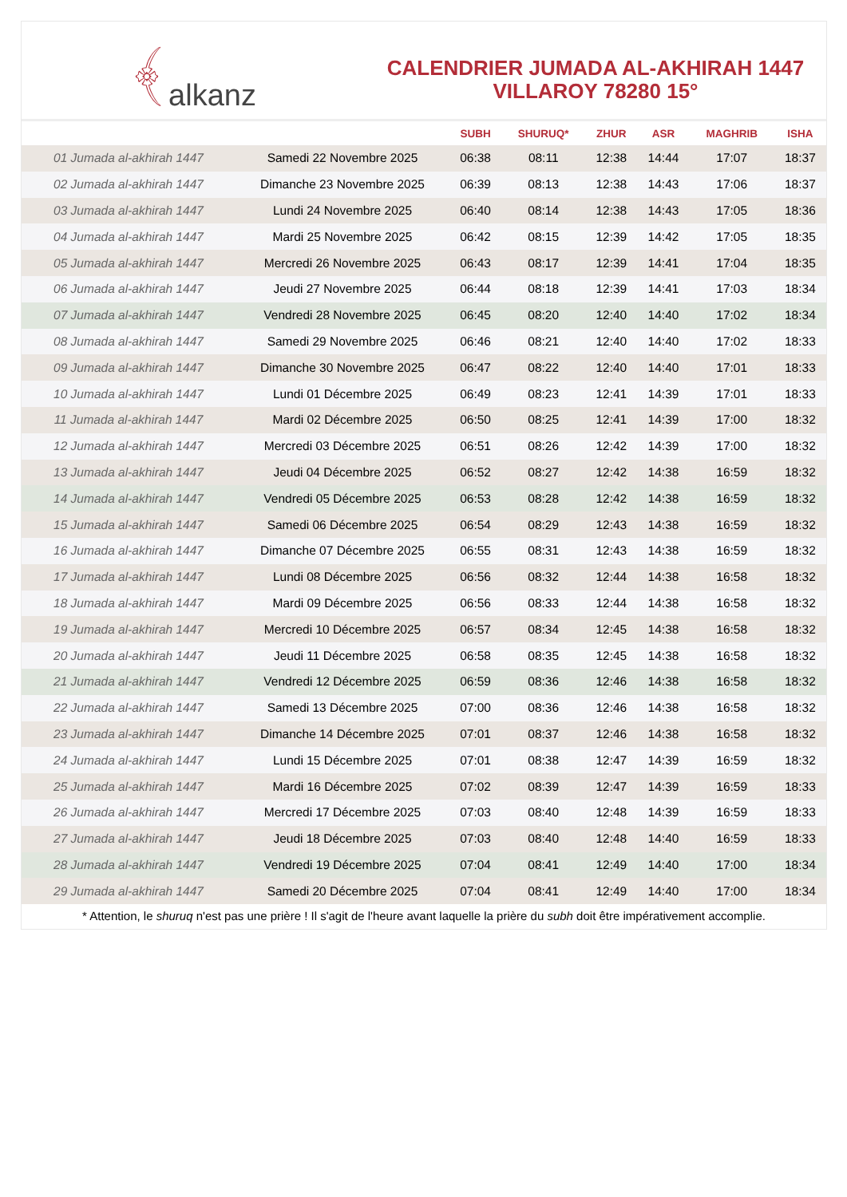﴾ alkanz
CALENDRIER JUMADA AL-AKHIRAH 1447
VILLAROY 78280 15°
| | | SUBH | SHURUQ* | ZHUR | ASR | MAGHRIB | ISHA |
| --- | --- | --- | --- | --- | --- | --- | --- |
| 01 Jumada al-akhirah 1447 | Samedi 22 Novembre 2025 | 06:38 | 08:11 | 12:38 | 14:44 | 17:07 | 18:37 |
| 02 Jumada al-akhirah 1447 | Dimanche 23 Novembre 2025 | 06:39 | 08:13 | 12:38 | 14:43 | 17:06 | 18:37 |
| 03 Jumada al-akhirah 1447 | Lundi 24 Novembre 2025 | 06:40 | 08:14 | 12:38 | 14:43 | 17:05 | 18:36 |
| 04 Jumada al-akhirah 1447 | Mardi 25 Novembre 2025 | 06:42 | 08:15 | 12:39 | 14:42 | 17:05 | 18:35 |
| 05 Jumada al-akhirah 1447 | Mercredi 26 Novembre 2025 | 06:43 | 08:17 | 12:39 | 14:41 | 17:04 | 18:35 |
| 06 Jumada al-akhirah 1447 | Jeudi 27 Novembre 2025 | 06:44 | 08:18 | 12:39 | 14:41 | 17:03 | 18:34 |
| 07 Jumada al-akhirah 1447 | Vendredi 28 Novembre 2025 | 06:45 | 08:20 | 12:40 | 14:40 | 17:02 | 18:34 |
| 08 Jumada al-akhirah 1447 | Samedi 29 Novembre 2025 | 06:46 | 08:21 | 12:40 | 14:40 | 17:02 | 18:33 |
| 09 Jumada al-akhirah 1447 | Dimanche 30 Novembre 2025 | 06:47 | 08:22 | 12:40 | 14:40 | 17:01 | 18:33 |
| 10 Jumada al-akhirah 1447 | Lundi 01 Décembre 2025 | 06:49 | 08:23 | 12:41 | 14:39 | 17:01 | 18:33 |
| 11 Jumada al-akhirah 1447 | Mardi 02 Décembre 2025 | 06:50 | 08:25 | 12:41 | 14:39 | 17:00 | 18:32 |
| 12 Jumada al-akhirah 1447 | Mercredi 03 Décembre 2025 | 06:51 | 08:26 | 12:42 | 14:39 | 17:00 | 18:32 |
| 13 Jumada al-akhirah 1447 | Jeudi 04 Décembre 2025 | 06:52 | 08:27 | 12:42 | 14:38 | 16:59 | 18:32 |
| 14 Jumada al-akhirah 1447 | Vendredi 05 Décembre 2025 | 06:53 | 08:28 | 12:42 | 14:38 | 16:59 | 18:32 |
| 15 Jumada al-akhirah 1447 | Samedi 06 Décembre 2025 | 06:54 | 08:29 | 12:43 | 14:38 | 16:59 | 18:32 |
| 16 Jumada al-akhirah 1447 | Dimanche 07 Décembre 2025 | 06:55 | 08:31 | 12:43 | 14:38 | 16:59 | 18:32 |
| 17 Jumada al-akhirah 1447 | Lundi 08 Décembre 2025 | 06:56 | 08:32 | 12:44 | 14:38 | 16:58 | 18:32 |
| 18 Jumada al-akhirah 1447 | Mardi 09 Décembre 2025 | 06:56 | 08:33 | 12:44 | 14:38 | 16:58 | 18:32 |
| 19 Jumada al-akhirah 1447 | Mercredi 10 Décembre 2025 | 06:57 | 08:34 | 12:45 | 14:38 | 16:58 | 18:32 |
| 20 Jumada al-akhirah 1447 | Jeudi 11 Décembre 2025 | 06:58 | 08:35 | 12:45 | 14:38 | 16:58 | 18:32 |
| 21 Jumada al-akhirah 1447 | Vendredi 12 Décembre 2025 | 06:59 | 08:36 | 12:46 | 14:38 | 16:58 | 18:32 |
| 22 Jumada al-akhirah 1447 | Samedi 13 Décembre 2025 | 07:00 | 08:36 | 12:46 | 14:38 | 16:58 | 18:32 |
| 23 Jumada al-akhirah 1447 | Dimanche 14 Décembre 2025 | 07:01 | 08:37 | 12:46 | 14:38 | 16:58 | 18:32 |
| 24 Jumada al-akhirah 1447 | Lundi 15 Décembre 2025 | 07:01 | 08:38 | 12:47 | 14:39 | 16:59 | 18:32 |
| 25 Jumada al-akhirah 1447 | Mardi 16 Décembre 2025 | 07:02 | 08:39 | 12:47 | 14:39 | 16:59 | 18:33 |
| 26 Jumada al-akhirah 1447 | Mercredi 17 Décembre 2025 | 07:03 | 08:40 | 12:48 | 14:39 | 16:59 | 18:33 |
| 27 Jumada al-akhirah 1447 | Jeudi 18 Décembre 2025 | 07:03 | 08:40 | 12:48 | 14:40 | 16:59 | 18:33 |
| 28 Jumada al-akhirah 1447 | Vendredi 19 Décembre 2025 | 07:04 | 08:41 | 12:49 | 14:40 | 17:00 | 18:34 |
| 29 Jumada al-akhirah 1447 | Samedi 20 Décembre 2025 | 07:04 | 08:41 | 12:49 | 14:40 | 17:00 | 18:34 |
* Attention, le shuruq n'est pas une prière ! Il s'agit de l'heure avant laquelle la prière du subh doit être impérativement accomplie.